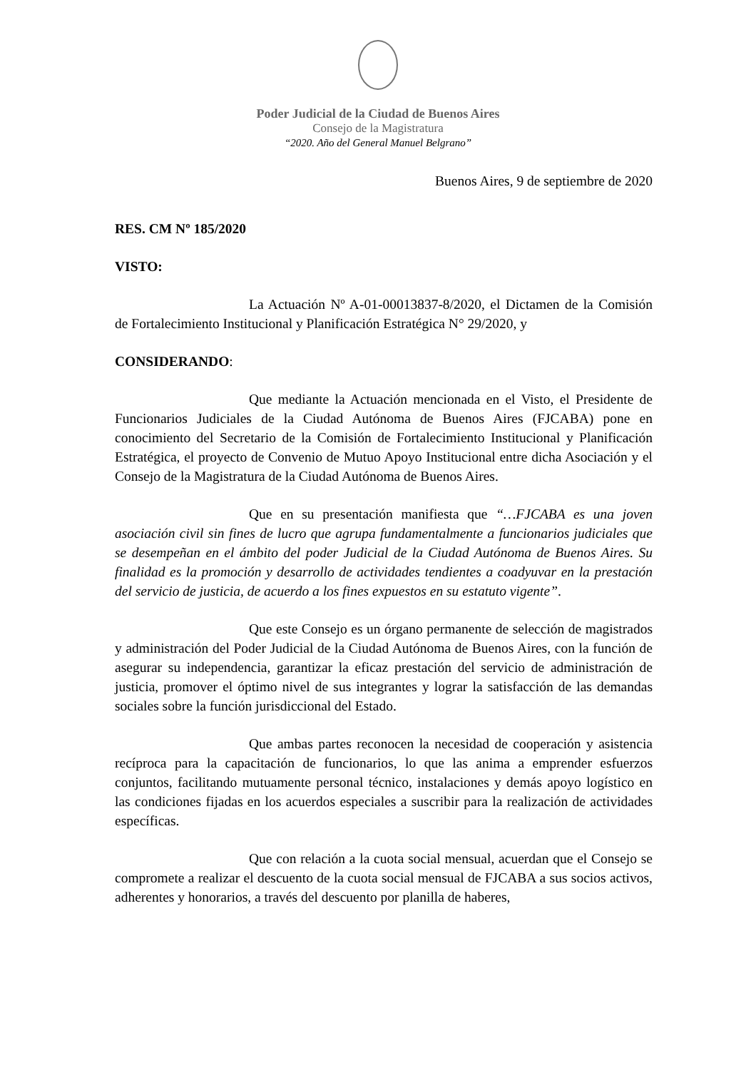Poder Judicial de la Ciudad de Buenos Aires
Consejo de la Magistratura
“2020. Año del General Manuel Belgrano”
Buenos Aires, 9 de septiembre de 2020
RES. CM Nº 185/2020
VISTO:
La Actuación Nº A-01-00013837-8/2020, el Dictamen de la Comisión de Fortalecimiento Institucional y Planificación Estratégica N° 29/2020, y
CONSIDERANDO:
Que mediante la Actuación mencionada en el Visto, el Presidente de Funcionarios Judiciales de la Ciudad Autónoma de Buenos Aires (FJCABA) pone en conocimiento del Secretario de la Comisión de Fortalecimiento Institucional y Planificación Estratégica, el proyecto de Convenio de Mutuo Apoyo Institucional entre dicha Asociación y el Consejo de la Magistratura de la Ciudad Autónoma de Buenos Aires.
Que en su presentación manifiesta que “…FJCABA es una joven asociación civil sin fines de lucro que agrupa fundamentalmente a funcionarios judiciales que se desempeñan en el ámbito del poder Judicial de la Ciudad Autónoma de Buenos Aires. Su finalidad es la promoción y desarrollo de actividades tendientes a coadyuvar en la prestación del servicio de justicia, de acuerdo a los fines expuestos en su estatuto vigente”.
Que este Consejo es un órgano permanente de selección de magistrados y administración del Poder Judicial de la Ciudad Autónoma de Buenos Aires, con la función de asegurar su independencia, garantizar la eficaz prestación del servicio de administración de justicia, promover el óptimo nivel de sus integrantes y lograr la satisfacción de las demandas sociales sobre la función jurisdiccional del Estado.
Que ambas partes reconocen la necesidad de cooperación y asistencia recíproca para la capacitación de funcionarios, lo que las anima a emprender esfuerzos conjuntos, facilitando mutuamente personal técnico, instalaciones y demás apoyo logístico en las condiciones fijadas en los acuerdos especiales a suscribir para la realización de actividades específicas.
Que con relación a la cuota social mensual, acuerdan que el Consejo se compromete a realizar el descuento de la cuota social mensual de FJCABA a sus socios activos, adherentes y honorarios, a través del descuento por planilla de haberes,